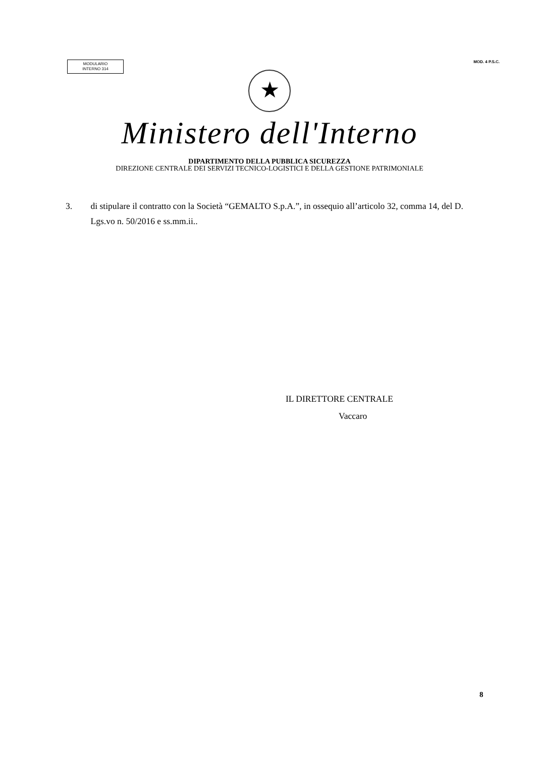MODULARIO
INTERNO 314
MOD. 4 P.S.C.
★
Ministero dell'Interno
DIPARTIMENTO DELLA PUBBLICA SICUREZZA
DIREZIONE CENTRALE DEI SERVIZI TECNICO-LOGISTICI E DELLA GESTIONE PATRIMONIALE
3. di stipulare il contratto con la Società “GEMALTO S.p.A.”, in ossequio all’articolo 32, comma 14, del D. Lgs.vo n. 50/2016 e ss.mm.ii..
IL DIRETTORE CENTRALE
Vaccaro
8